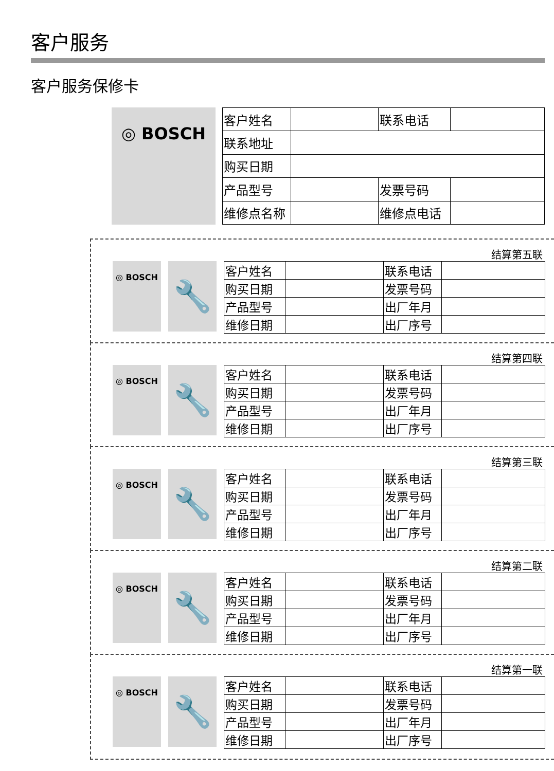客户服务
客户服务保修卡
◎ BOSCH
| 客户姓名 | | 联系电话 | |
| 联系地址 | | | |
| 购买日期 | | | |
| 产品型号 | | 发票号码 | |
| 维修点名称 | | 维修点电话 | |
结算第五联
◎ BOSCH 🔧
| 客户姓名 | | 联系电话 | |
| 购买日期 | | 发票号码 | |
| 产品型号 | | 出厂年月 | |
| 维修日期 | | 出厂序号 | |
结算第四联
◎ BOSCH 🔧
| 客户姓名 | | 联系电话 | |
| 购买日期 | | 发票号码 | |
| 产品型号 | | 出厂年月 | |
| 维修日期 | | 出厂序号 | |
结算第三联
◎ BOSCH 🔧
| 客户姓名 | | 联系电话 | |
| 购买日期 | | 发票号码 | |
| 产品型号 | | 出厂年月 | |
| 维修日期 | | 出厂序号 | |
结算第二联
◎ BOSCH 🔧
| 客户姓名 | | 联系电话 | |
| 购买日期 | | 发票号码 | |
| 产品型号 | | 出厂年月 | |
| 维修日期 | | 出厂序号 | |
结算第一联
◎ BOSCH 🔧
| 客户姓名 | | 联系电话 | |
| 购买日期 | | 发票号码 | |
| 产品型号 | | 出厂年月 | |
| 维修日期 | | 出厂序号 | |